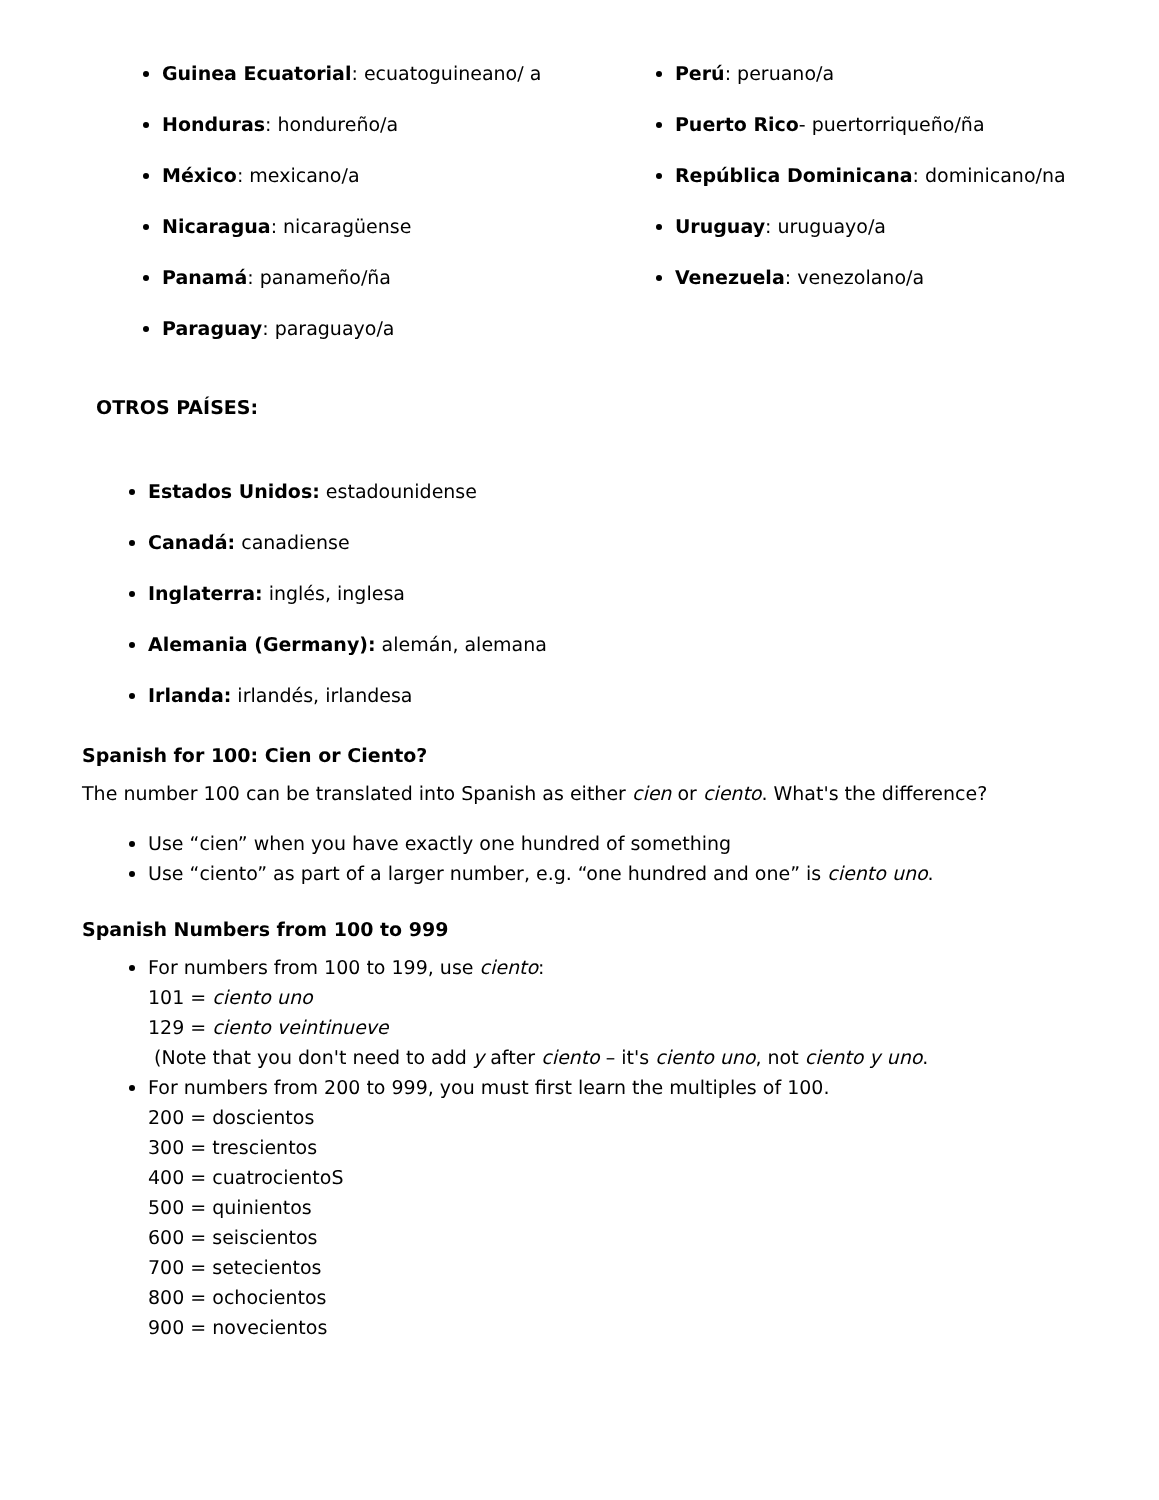Guinea Ecuatorial: ecuatoguineano/ a
Honduras: hondureño/a
México: mexicano/a
Nicaragua: nicaragüense
Panamá: panameño/ña
Paraguay: paraguayo/a
Perú: peruano/a
Puerto Rico- puertorriqueño/ña
República Dominicana: dominicano/na
Uruguay: uruguayo/a
Venezuela: venezolano/a
OTROS PAÍSES:
Estados Unidos: estadounidense
Canadá: canadiense
Inglaterra: inglés, inglesa
Alemania (Germany): alemán, alemana
Irlanda: irlandés, irlandesa
Spanish for 100: Cien or Ciento?
The number 100 can be translated into Spanish as either cien or ciento. What's the difference?
Use “cien” when you have exactly one hundred of something
Use “ciento” as part of a larger number, e.g. “one hundred and one” is ciento uno.
Spanish Numbers from 100 to 999
For numbers from 100 to 199, use ciento:
101 = ciento uno
129 = ciento veintinueve
(Note that you don't need to add y after ciento – it's ciento uno, not ciento y uno.
For numbers from 200 to 999, you must first learn the multiples of 100.
200 = doscientos
300 = trescientos
400 = cuatrocientoS
500 = quinientos
600 = seiscientos
700 = setecientos
800 = ochocientos
900 = novecientos